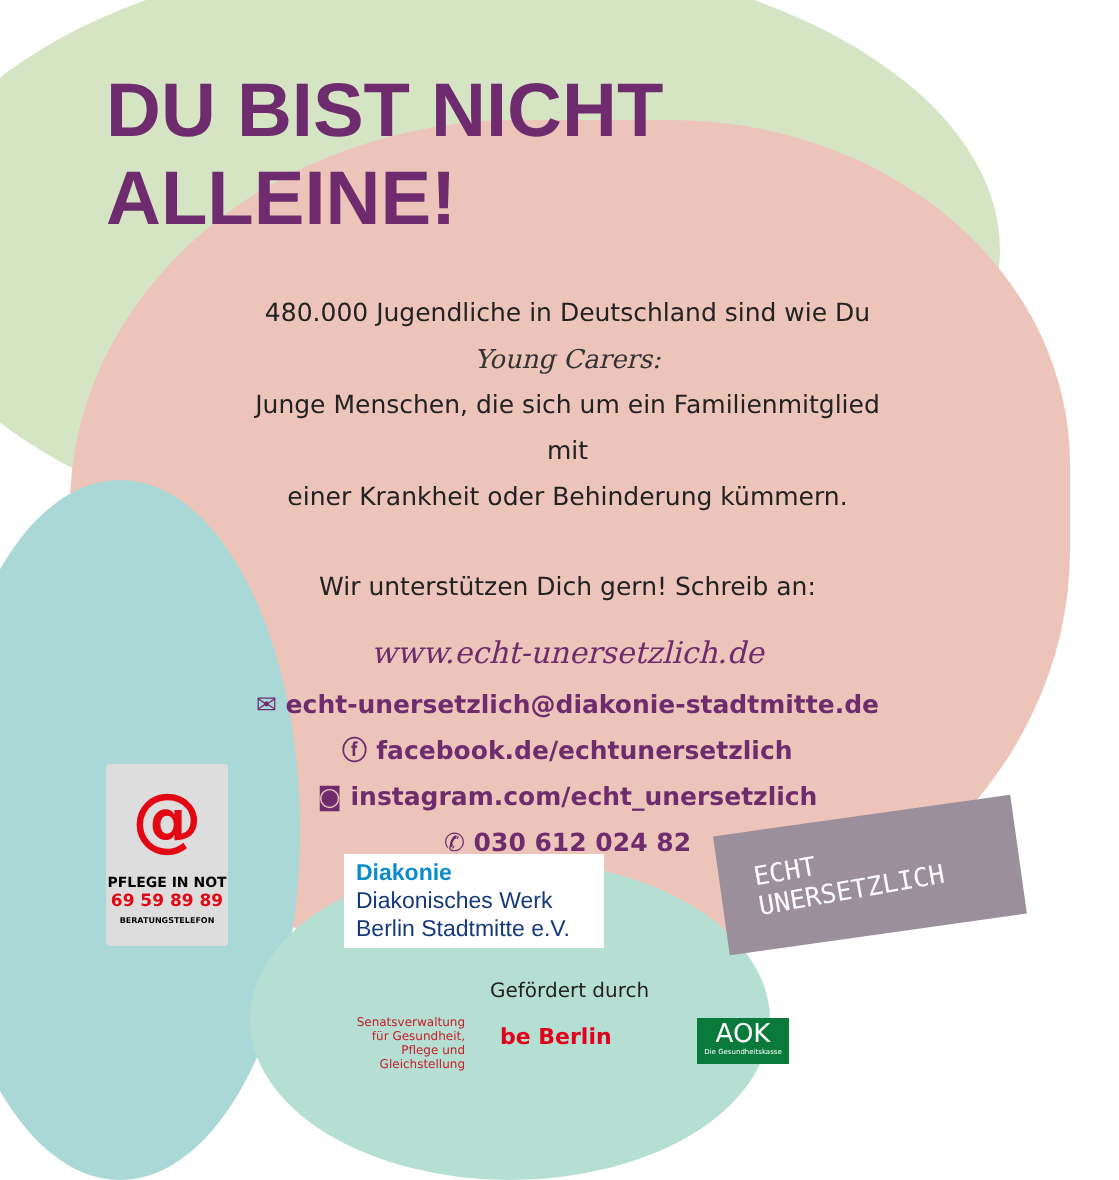DU BIST NICHT
ALLEINE!
480.000 Jugendliche in Deutschland sind wie Du
Young Carers:
Junge Menschen, die sich um ein Familienmitglied mit
einer Krankheit oder Behinderung kümmern.
Wir unterstützen Dich gern! Schreib an:
www.echt-unersetzlich.de
✉ echt-unersetzlich@diakonie-stadtmitte.de
ⓕ facebook.de/echtunersetzlich
◙ instagram.com/echt_unersetzlich
✆ 030 612 024 82
@
PFLEGE IN NOT
69 59 89 89
BERATUNGSTELEFON
Diakonie
Diakonisches Werk
Berlin Stadtmitte e.V.
ECHT
UNERSETZLICH
Gefördert durch
Senatsverwaltung für Gesundheit, Pflege und Gleichstellung
be Berlin
AOK
Die Gesundheitskasse